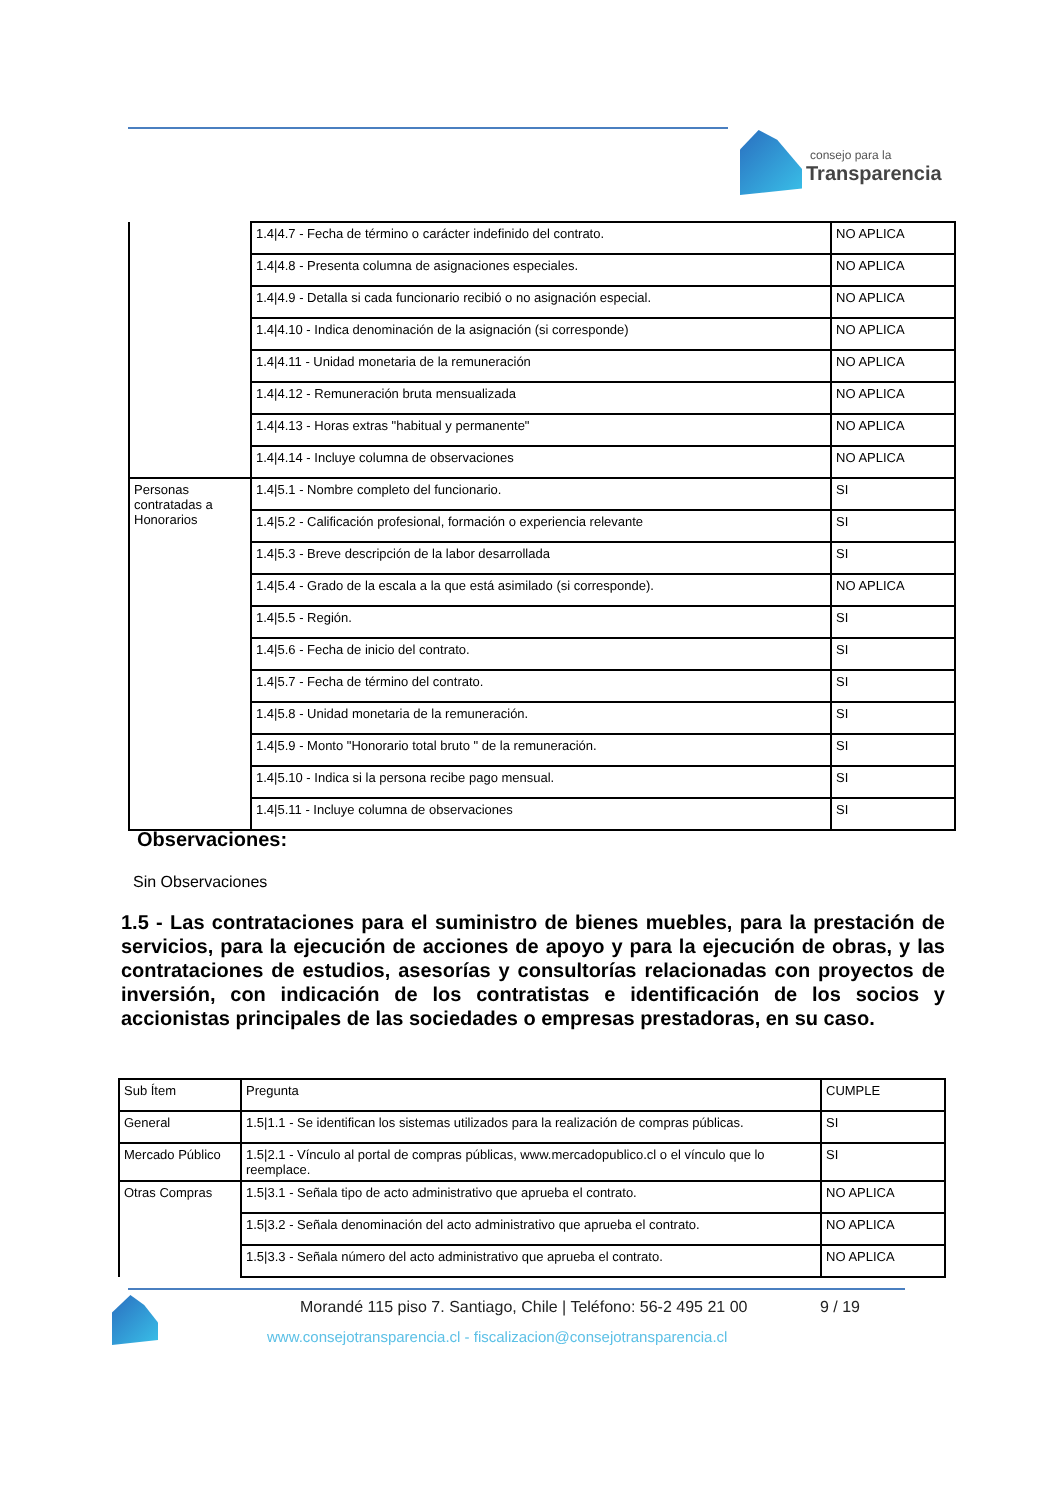consejo para la
Transparencia
| | 1.4/4.7 - Fecha de término o carácter indefinido del contrato. | NO APLICA |
| | 1.4/4.8 - Presenta columna de asignaciones especiales. | NO APLICA |
| | 1.4/4.9 - Detalla si cada funcionario recibió o no asignación especial. | NO APLICA |
| | 1.4/4.10 - Indica denominación de la asignación (si corresponde) | NO APLICA |
| | 1.4/4.11 - Unidad monetaria de la remuneración | NO APLICA |
| | 1.4/4.12 - Remuneración bruta mensualizada | NO APLICA |
| | 1.4/4.13 - Horas extras "habitual y permanente" | NO APLICA |
| | 1.4/4.14 - Incluye columna de observaciones | NO APLICA |
| Personas contratadas a Honorarios | 1.4/5.1 - Nombre completo del funcionario. | SI |
| | 1.4/5.2 - Calificación profesional, formación o experiencia relevante | SI |
| | 1.4/5.3 - Breve descripción de la labor desarrollada | SI |
| | 1.4/5.4 - Grado de la escala a la que está asimilado (si corresponde). | NO APLICA |
| | 1.4/5.5 - Región. | SI |
| | 1.4/5.6 - Fecha de inicio del contrato. | SI |
| | 1.4/5.7 - Fecha de término del contrato. | SI |
| | 1.4/5.8 - Unidad monetaria de la remuneración. | SI |
| | 1.4/5.9 - Monto "Honorario total bruto " de la remuneración. | SI |
| | 1.4/5.10 - Indica si la persona recibe pago mensual. | SI |
| | 1.4/5.11 - Incluye columna de observaciones | SI |
Observaciones:
Sin Observaciones
1.5 - Las contrataciones para el suministro de bienes muebles, para la prestación de servicios, para la ejecución de acciones de apoyo y para la ejecución de obras, y las contrataciones de estudios, asesorías y consultorías relacionadas con proyectos de inversión, con indicación de los contratistas e identificación de los socios y accionistas principales de las sociedades o empresas prestadoras, en su caso.
| Sub Ítem | Pregunta | CUMPLE |
| --- | --- | --- |
| General | 1.5/1.1 - Se identifican los sistemas utilizados para la realización de compras públicas. | SI |
| Mercado Público | 1.5/2.1 - Vínculo al portal de compras públicas, www.mercadopublico.cl o el vínculo que lo reemplace. | SI |
| Otras Compras | 1.5/3.1 - Señala tipo de acto administrativo que aprueba el contrato. | NO APLICA |
| | 1.5/3.2 - Señala denominación del acto administrativo que aprueba el contrato. | NO APLICA |
| | 1.5/3.3 - Señala número del acto administrativo que aprueba el contrato. | NO APLICA |
Morandé 115 piso 7. Santiago, Chile | Teléfono: 56-2 495 21 00 9 / 19
www.consejotransparencia.cl - fiscalizacion@consejotransparencia.cl